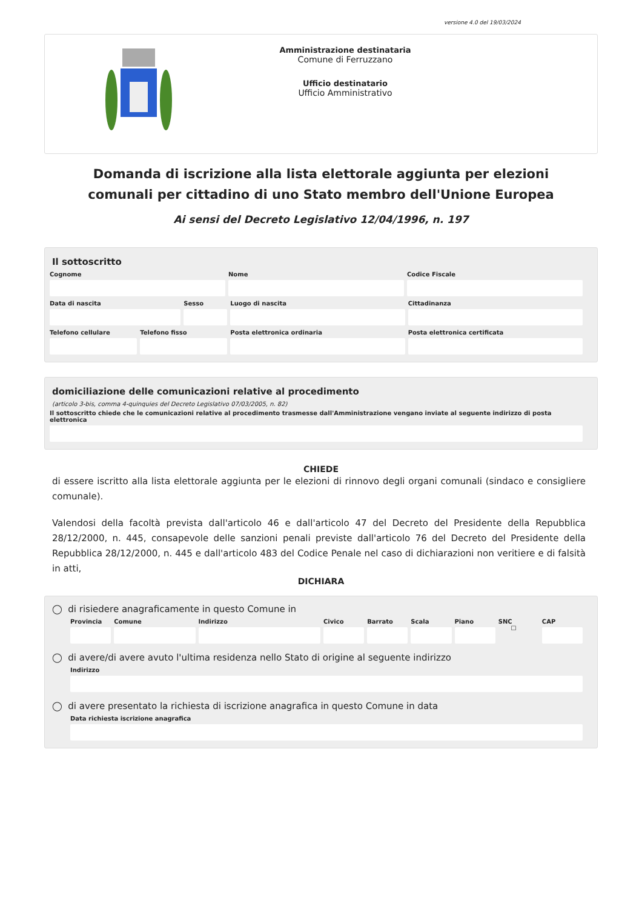versione 4.0 del 19/03/2024
Amministrazione destinataria
Comune di Ferruzzano
Ufficio destinatario
Ufficio Amministrativo
Domanda di iscrizione alla lista elettorale aggiunta per elezioni comunali per cittadino di uno Stato membro dell'Unione Europea
Ai sensi del Decreto Legislativo 12/04/1996, n. 197
Il sottoscritto
Cognome Nome Codice Fiscale
Data di nascita Sesso Luogo di nascita Cittadinanza
Telefono cellulare Telefono fisso Posta elettronica ordinaria Posta elettronica certificata
domiciliazione delle comunicazioni relative al procedimento
(articolo 3-bis, comma 4-quinquies del Decreto Legislativo 07/03/2005, n. 82)
Il sottoscritto chiede che le comunicazioni relative al procedimento trasmesse dall'Amministrazione vengano inviate al seguente indirizzo di posta elettronica
CHIEDE
di essere iscritto alla lista elettorale aggiunta per le elezioni di rinnovo degli organi comunali (sindaco e consigliere comunale).
Valendosi della facoltà prevista dall'articolo 46 e dall'articolo 47 del Decreto del Presidente della Repubblica 28/12/2000, n. 445, consapevole delle sanzioni penali previste dall'articolo 76 del Decreto del Presidente della Repubblica 28/12/2000, n. 445 e dall'articolo 483 del Codice Penale nel caso di dichiarazioni non veritiere e di falsità in atti,
DICHIARA
◯ di risiedere anagraficamente in questo Comune in
Provincia Comune Indirizzo Civico Barrato Scala Piano SNC
☐
CAP
◯ di avere/di avere avuto l'ultima residenza nello Stato di origine al seguente indirizzo
Indirizzo
◯ di avere presentato la richiesta di iscrizione anagrafica in questo Comune in data
Data richiesta iscrizione anagrafica